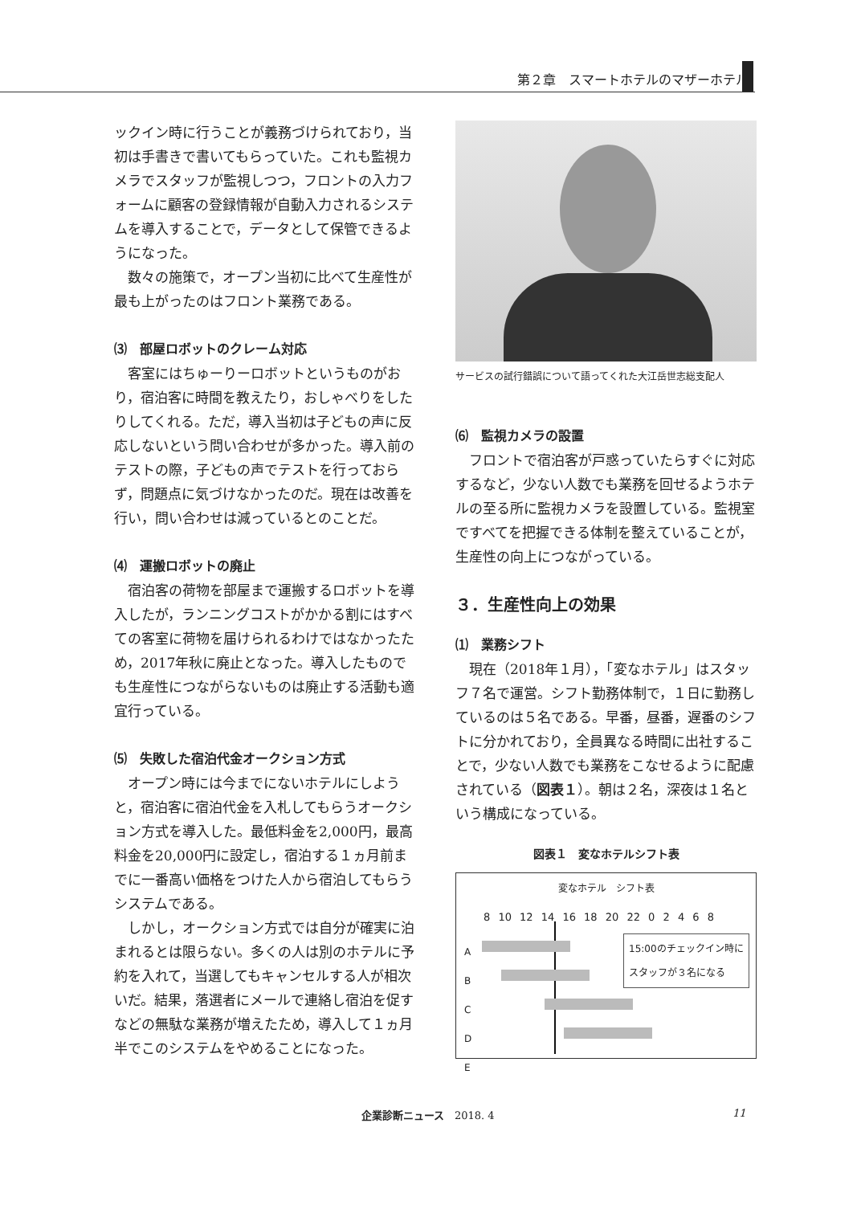第２章　スマートホテルのマザーホテル
ックイン時に行うことが義務づけられており，当初は手書きで書いてもらっていた。これも監視カメラでスタッフが監視しつつ，フロントの入力フォームに顧客の登録情報が自動入力されるシステムを導入することで，データとして保管できるようになった。
数々の施策で，オープン当初に比べて生産性が最も上がったのはフロント業務である。
⑶　部屋ロボットのクレーム対応
客室にはちゅーりーロボットというものがおり，宿泊客に時間を教えたり，おしゃべりをしたりしてくれる。ただ，導入当初は子どもの声に反応しないという問い合わせが多かった。導入前のテストの際，子どもの声でテストを行っておらず，問題点に気づけなかったのだ。現在は改善を行い，問い合わせは減っているとのことだ。
⑷　運搬ロボットの廃止
宿泊客の荷物を部屋まで運搬するロボットを導入したが，ランニングコストがかかる割にはすべての客室に荷物を届けられるわけではなかったため，2017年秋に廃止となった。導入したものでも生産性につながらないものは廃止する活動も適宜行っている。
⑸　失敗した宿泊代金オークション方式
オープン時には今までにないホテルにしようと，宿泊客に宿泊代金を入札してもらうオークション方式を導入した。最低料金を2,000円，最高料金を20,000円に設定し，宿泊する１ヵ月前までに一番高い価格をつけた人から宿泊してもらうシステムである。
しかし，オークション方式では自分が確実に泊まれるとは限らない。多くの人は別のホテルに予約を入れて，当選してもキャンセルする人が相次いだ。結果，落選者にメールで連絡し宿泊を促すなどの無駄な業務が増えたため，導入して１ヵ月半でこのシステムをやめることになった。
サービスの試行錯誤について語ってくれた大江岳世志総支配人
⑹　監視カメラの設置
フロントで宿泊客が戸惑っていたらすぐに対応するなど，少ない人数でも業務を回せるようホテルの至る所に監視カメラを設置している。監視室ですべてを把握できる体制を整えていることが，生産性の向上につながっている。
３．生産性向上の効果
⑴　業務シフト
現在（2018年１月），「変なホテル」はスタッフ７名で運営。シフト勤務体制で，１日に勤務しているのは５名である。早番，昼番，遅番のシフトに分かれており，全員異なる時間に出社することで，少ない人数でも業務をこなせるように配慮されている（図表１）。朝は２名，深夜は１名という構成になっている。
図表１　変なホテルシフト表
変なホテル　シフト表
8 10 12 14 16 18 20 22 0 2 4 6 8
15:00のチェックイン時に
スタッフが３名になる
A
B
C
D
E
企業診断ニュース　2018. 4 11